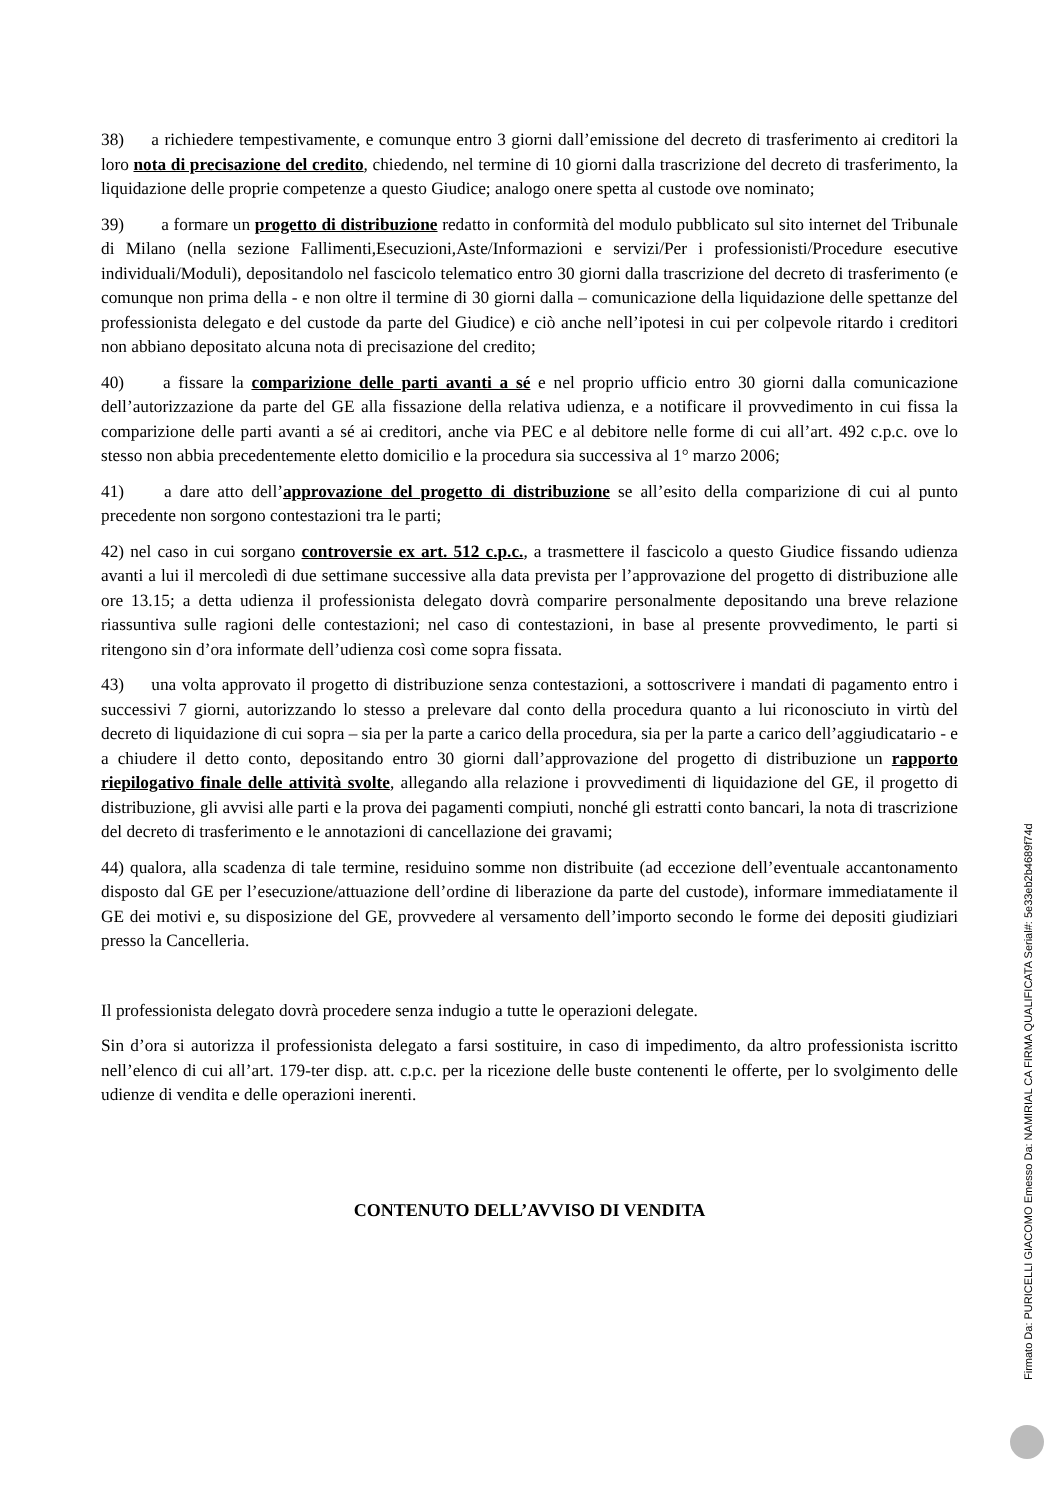38) a richiedere tempestivamente, e comunque entro 3 giorni dall’emissione del decreto di trasferimento ai creditori la loro nota di precisazione del credito, chiedendo, nel termine di 10 giorni dalla trascrizione del decreto di trasferimento, la liquidazione delle proprie competenze a questo Giudice; analogo onere spetta al custode ove nominato;
39) a formare un progetto di distribuzione redatto in conformità del modulo pubblicato sul sito internet del Tribunale di Milano (nella sezione Fallimenti,Esecuzioni,Aste/Informazioni e servizi/Per i professionisti/Procedure esecutive individuali/Moduli), depositandolo nel fascicolo telematico entro 30 giorni dalla trascrizione del decreto di trasferimento (e comunque non prima della - e non oltre il termine di 30 giorni dalla – comunicazione della liquidazione delle spettanze del professionista delegato e del custode da parte del Giudice) e ciò anche nell’ipotesi in cui per colpevole ritardo i creditori non abbiano depositato alcuna nota di precisazione del credito;
40) a fissare la comparizione delle parti avanti a sé e nel proprio ufficio entro 30 giorni dalla comunicazione dell’autorizzazione da parte del GE alla fissazione della relativa udienza, e a notificare il provvedimento in cui fissa la comparizione delle parti avanti a sé ai creditori, anche via PEC e al debitore nelle forme di cui all’art. 492 c.p.c. ove lo stesso non abbia precedentemente eletto domicilio e la procedura sia successiva al 1° marzo 2006;
41) a dare atto dell’approvazione del progetto di distribuzione se all’esito della comparizione di cui al punto precedente non sorgono contestazioni tra le parti;
42) nel caso in cui sorgano controversie ex art. 512 c.p.c., a trasmettere il fascicolo a questo Giudice fissando udienza avanti a lui il mercoledì di due settimane successive alla data prevista per l’approvazione del progetto di distribuzione alle ore 13.15; a detta udienza il professionista delegato dovrà comparire personalmente depositando una breve relazione riassuntiva sulle ragioni delle contestazioni; nel caso di contestazioni, in base al presente provvedimento, le parti si ritengono sin d’ora informate dell’udienza così come sopra fissata.
43) una volta approvato il progetto di distribuzione senza contestazioni, a sottoscrivere i mandati di pagamento entro i successivi 7 giorni, autorizzando lo stesso a prelevare dal conto della procedura quanto a lui riconosciuto in virtù del decreto di liquidazione di cui sopra – sia per la parte a carico della procedura, sia per la parte a carico dell’aggiudicatario - e a chiudere il detto conto, depositando entro 30 giorni dall’approvazione del progetto di distribuzione un rapporto riepilogativo finale delle attività svolte, allegando alla relazione i provvedimenti di liquidazione del GE, il progetto di distribuzione, gli avvisi alle parti e la prova dei pagamenti compiuti, nonché gli estratti conto bancari, la nota di trascrizione del decreto di trasferimento e le annotazioni di cancellazione dei gravami;
44) qualora, alla scadenza di tale termine, residuino somme non distribuite (ad eccezione dell’eventuale accantonamento disposto dal GE per l’esecuzione/attuazione dell’ordine di liberazione da parte del custode), informare immediatamente il GE dei motivi e, su disposizione del GE, provvedere al versamento dell’importo secondo le forme dei depositi giudiziari presso la Cancelleria.
Il professionista delegato dovrà procedere senza indugio a tutte le operazioni delegate.
Sin d’ora si autorizza il professionista delegato a farsi sostituire, in caso di impedimento, da altro professionista iscritto nell’elenco di cui all’art. 179-ter disp. att. c.p.c. per la ricezione delle buste contenenti le offerte, per lo svolgimento delle udienze di vendita e delle operazioni inerenti.
CONTENUTO DELL’AVVISO DI VENDITA
Firmato Da: PURICELLI GIACOMO Emesso Da: NAMIRIAL CA FIRMA QUALIFICATA Serial#: 5e33eb2b4689f74d